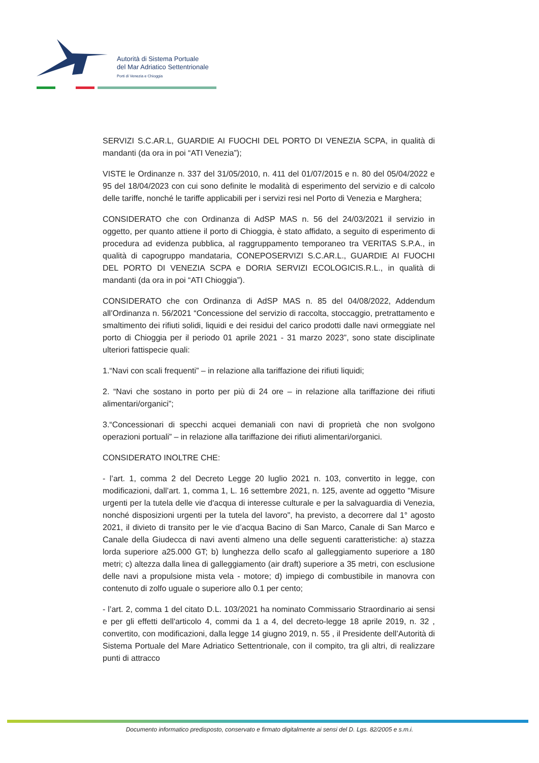Autorità di Sistema Portuale
del Mar Adriatico Settentrionale
Porti di Venezia e Chioggia
SERVIZI S.C.AR.L, GUARDIE AI FUOCHI DEL PORTO DI VENEZIA SCPA, in qualità di mandanti (da ora in poi “ATI Venezia”);
VISTE le Ordinanze n. 337 del 31/05/2010, n. 411 del 01/07/2015 e n. 80 del 05/04/2022 e 95 del 18/04/2023 con cui sono definite le modalità di esperimento del servizio e di calcolo delle tariffe, nonché le tariffe applicabili per i servizi resi nel Porto di Venezia e Marghera;
CONSIDERATO che con Ordinanza di AdSP MAS n. 56 del 24/03/2021 il servizio in oggetto, per quanto attiene il porto di Chioggia, è stato affidato, a seguito di esperimento di procedura ad evidenza pubblica, al raggruppamento temporaneo tra VERITAS S.P.A., in qualità di capogruppo mandataria, CONEPOSERVIZI S.C.AR.L., GUARDIE AI FUOCHI DEL PORTO DI VENEZIA SCPA e DORIA SERVIZI ECOLOGICIS.R.L., in qualità di mandanti (da ora in poi “ATI Chioggia”).
CONSIDERATO che con Ordinanza di AdSP MAS n. 85 del 04/08/2022, Addendum all’Ordinanza n. 56/2021 “Concessione del servizio di raccolta, stoccaggio, pretrattamento e smaltimento dei rifiuti solidi, liquidi e dei residui del carico prodotti dalle navi ormeggiate nel porto di Chioggia per il periodo 01 aprile 2021 - 31 marzo 2023”, sono state disciplinate ulteriori fattispecie quali:
1.“Navi con scali frequenti” – in relazione alla tariffazione dei rifiuti liquidi;
2. “Navi che sostano in porto per più di 24 ore – in relazione alla tariffazione dei rifiuti alimentari/organici”;
3.“Concessionari di specchi acquei demaniali con navi di proprietà che non svolgono operazioni portuali” – in relazione alla tariffazione dei rifiuti alimentari/organici.
CONSIDERATO INOLTRE CHE:
- l’art. 1, comma 2 del Decreto Legge 20 luglio 2021 n. 103, convertito in legge, con modificazioni, dall’art. 1, comma 1, L. 16 settembre 2021, n. 125, avente ad oggetto "Misure urgenti per la tutela delle vie d'acqua di interesse culturale e per la salvaguardia di Venezia, nonché disposizioni urgenti per la tutela del lavoro", ha previsto, a decorrere dal 1° agosto 2021, il divieto di transito per le vie d’acqua Bacino di San Marco, Canale di San Marco e Canale della Giudecca di navi aventi almeno una delle seguenti caratteristiche: a) stazza lorda superiore a25.000 GT; b) lunghezza dello scafo al galleggiamento superiore a 180 metri; c) altezza dalla linea di galleggiamento (air draft) superiore a 35 metri, con esclusione delle navi a propulsione mista vela - motore; d) impiego di combustibile in manovra con contenuto di zolfo uguale o superiore allo 0.1 per cento;
- l’art. 2, comma 1 del citato D.L. 103/2021 ha nominato Commissario Straordinario ai sensi e per gli effetti dell'articolo 4, commi da 1 a 4, del decreto-legge 18 aprile 2019, n. 32 , convertito, con modificazioni, dalla legge 14 giugno 2019, n. 55 , il Presidente dell’Autorità di Sistema Portuale del Mare Adriatico Settentrionale, con il compito, tra gli altri, di realizzare punti di attracco
Documento informatico predisposto, conservato e firmato digitalmente ai sensi del D. Lgs. 82/2005 e s.m.i.